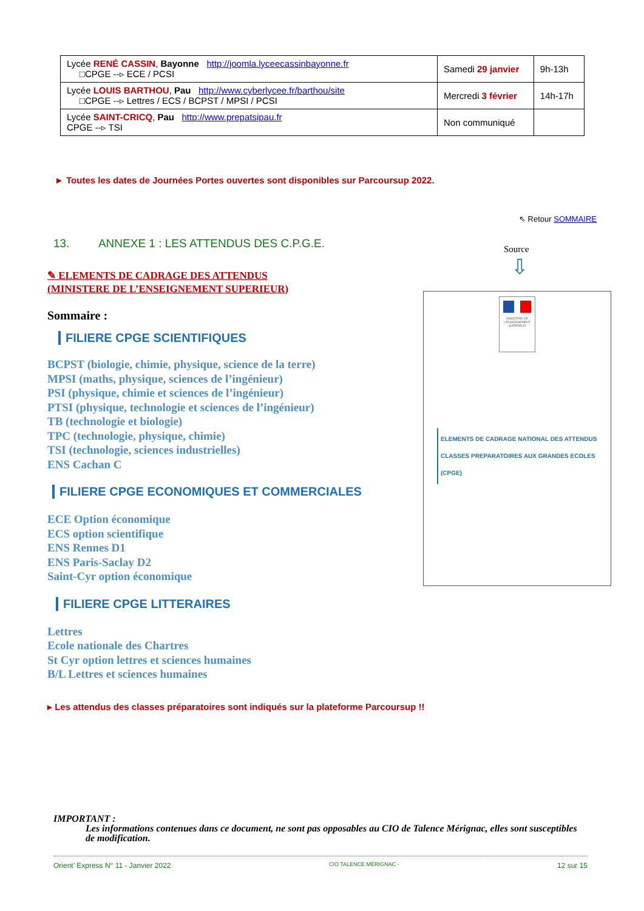| Lycée RENÉ CASSIN , Bayonne http://joomla.lyceecassinbayonne.fr □CPGE --▹ ECE / PCSI | Samedi 29 janvier | 9h-13h |
| Lycée LOUIS BARTHOU , Pau http://www.cyberlycee.fr/barthou/site □CPGE --▹ Lettres / ECS / BCPST / MPSI / PCSI | Mercredi 3 février | 14h-17h |
| Lycée SAINT-CRICQ , Pau http://www.prepatsipau.fr CPGE --▹ TSI | Non communiqué | |
► Toutes les dates de Journées Portes ouvertes sont disponibles sur Parcoursup 2022.
⇖ Retour SOMMAIRE
13. ANNEXE 1 : LES ATTENDUS DES C.P.G.E.
Source
⇩
✎ ELEMENTS DE CADRAGE DES ATTENDUS
(MINISTERE DE L’ENSEIGNEMENT SUPERIEUR)
Sommaire :
FILIERE CPGE SCIENTIFIQUES
BCPST (biologie, chimie, physique, science de la terre)
MPSI (maths, physique, sciences de l’ingénieur)
PSI (physique, chimie et sciences de l’ingénieur)
PTSI (physique, technologie et sciences de l’ingénieur)
TB (technologie et biologie)
TPC (technologie, physique, chimie)
TSI (technologie, sciences industrielles)
ENS Cachan C
FILIERE CPGE ECONOMIQUES ET COMMERCIALES
ECE Option économique
ECS option scientifique
ENS Rennes D1
ENS Paris-Saclay D2
Saint-Cyr option économique
FILIERE CPGE LITTERAIRES
Lettres
Ecole nationale des Chartres
St Cyr option lettres et sciences humaines
B/L Lettres et sciences humaines
MINISTÈRE DE L'ENSEIGNEMENT SUPÉRIEUR
ELEMENTS DE CADRAGE NATIONAL DES ATTENDUS
CLASSES PREPARATOIRES AUX GRANDES ECOLES (CPGE)
▸ Les attendus des classes préparatoires sont indiqués sur la plateforme Parcoursup !!
IMPORTANT :
Les informations contenues dans ce document, ne sont pas opposables au CIO de Talence Mérignac, elles sont susceptibles de modification.
Orient’ Express N° 11 - Janvier 2022 CIO TALENCE MÉRIGNAC - 12 sur 15